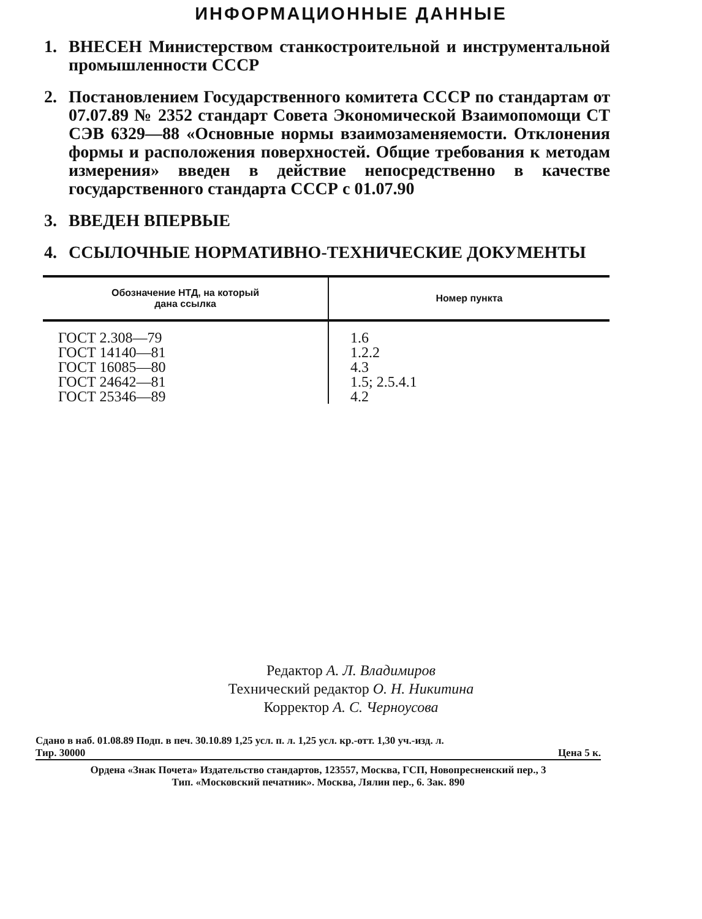ИНФОРМАЦИОННЫЕ ДАННЫЕ
1. ВНЕСЕН Министерством станкостроительной и инструментальной промышленности СССР
2. Постановлением Государственного комитета СССР по стандартам от 07.07.89 № 2352 стандарт Совета Экономической Взаимопомощи СТ СЭВ 6329—88 «Основные нормы взаимозаменяемости. Отклонения формы и расположения поверхностей. Общие требования к методам измерения» введен в действие непосредственно в качестве государственного стандарта СССР с 01.07.90
3. ВВЕДЕН ВПЕРВЫЕ
4. ССЫЛОЧНЫЕ НОРМАТИВНО-ТЕХНИЧЕСКИЕ ДОКУМЕНТЫ
| Обозначение НТД, на который дана ссылка | Номер пункта |
| --- | --- |
| ГОСТ 2.308—79 | 1.6 |
| ГОСТ 14140—81 | 1.2.2 |
| ГОСТ 16085—80 | 4.3 |
| ГОСТ 24642—81 | 1.5; 2.5.4.1 |
| ГОСТ 25346—89 | 4.2 |
Редактор А. Л. Владимиров
Технический редактор О. Н. Никитина
Корректор А. С. Черноусова
Сдано в наб. 01.08.89 Подп. в печ. 30.10.89 1,25 усл. п. л. 1,25 усл. кр.-отт. 1,30 уч.-изд. л.
Тир. 30000 Цена 5 к.
Ордена «Знак Почета» Издательство стандартов, 123557, Москва, ГСП, Новопресненский пер., 3
Тип. «Московский печатник». Москва, Лялин пер., 6. Зак. 890